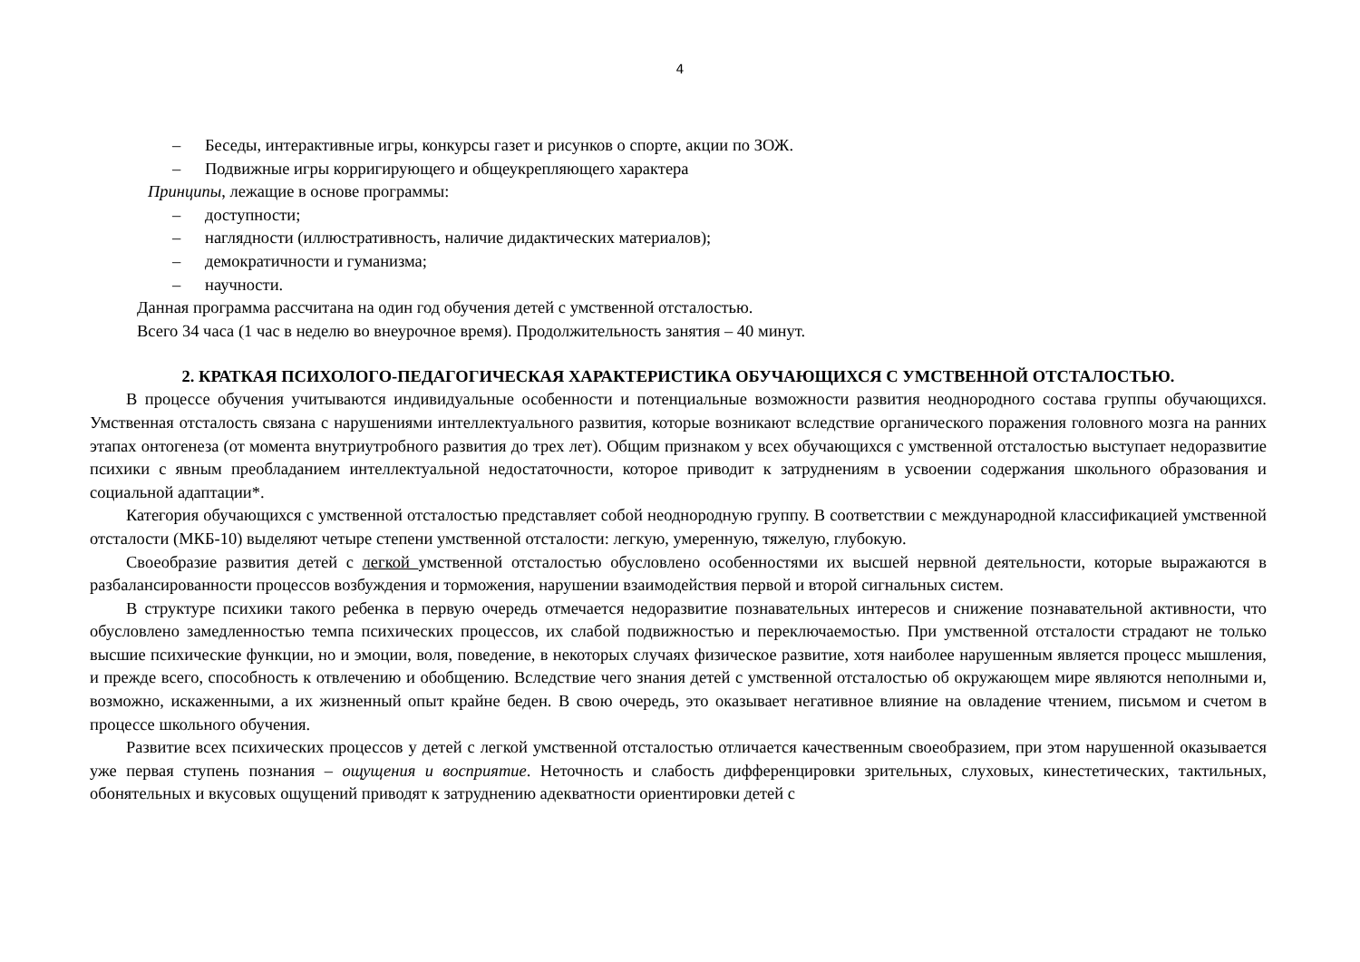4
– Беседы, интерактивные игры, конкурсы газет и рисунков о спорте, акции по ЗОЖ.
– Подвижные игры корригирующего и общеукрепляющего характера
Принципы, лежащие в основе программы:
– доступности;
– наглядности (иллюстративность, наличие дидактических материалов);
– демократичности и гуманизма;
– научности.
Данная программа рассчитана на один год обучения детей с умственной отсталостью.
Всего 34 часа (1 час в неделю во внеурочное время). Продолжительность занятия – 40 минут.
2. КРАТКАЯ ПСИХОЛОГО-ПЕДАГОГИЧЕСКАЯ ХАРАКТЕРИСТИКА ОБУЧАЮЩИХСЯ С УМСТВЕННОЙ ОТСТАЛОСТЬЮ.
В процессе обучения учитываются индивидуальные особенности и потенциальные возможности развития неоднородного состава группы обучающихся. Умственная отсталость связана с нарушениями интеллектуального развития, которые возникают вследствие органического поражения головного мозга на ранних этапах онтогенеза (от момента внутриутробного развития до трех лет). Общим признаком у всех обучающихся с умственной отсталостью выступает недоразвитие психики с явным преобладанием интеллектуальной недостаточности, которое приводит к затруднениям в усвоении содержания школьного образования и социальной адаптации*.
Категория обучающихся с умственной отсталостью представляет собой неоднородную группу. В соответствии с международной классификацией умственной отсталости (МКБ-10) выделяют четыре степени умственной отсталости: легкую, умеренную, тяжелую, глубокую.
Своеобразие развития детей с легкой умственной отсталостью обусловлено особенностями их высшей нервной деятельности, которые выражаются в разбалансированности процессов возбуждения и торможения, нарушении взаимодействия первой и второй сигнальных систем.
В структуре психики такого ребенка в первую очередь отмечается недоразвитие познавательных интересов и снижение познавательной активности, что обусловлено замедленностью темпа психических процессов, их слабой подвижностью и переключаемостью. При умственной отсталости страдают не только высшие психические функции, но и эмоции, воля, поведение, в некоторых случаях физическое развитие, хотя наиболее нарушенным является процесс мышления, и прежде всего, способность к отвлечению и обобщению. Вследствие чего знания детей с умственной отсталостью об окружающем мире являются неполными и, возможно, искаженными, а их жизненный опыт крайне беден. В свою очередь, это оказывает негативное влияние на овладение чтением, письмом и счетом в процессе школьного обучения.
Развитие всех психических процессов у детей с легкой умственной отсталостью отличается качественным своеобразием, при этом нарушенной оказывается уже первая ступень познания – ощущения и восприятие. Неточность и слабость дифференцировки зрительных, слуховых, кинестетических, тактильных, обонятельных и вкусовых ощущений приводят к затруднению адекватности ориентировки детей с